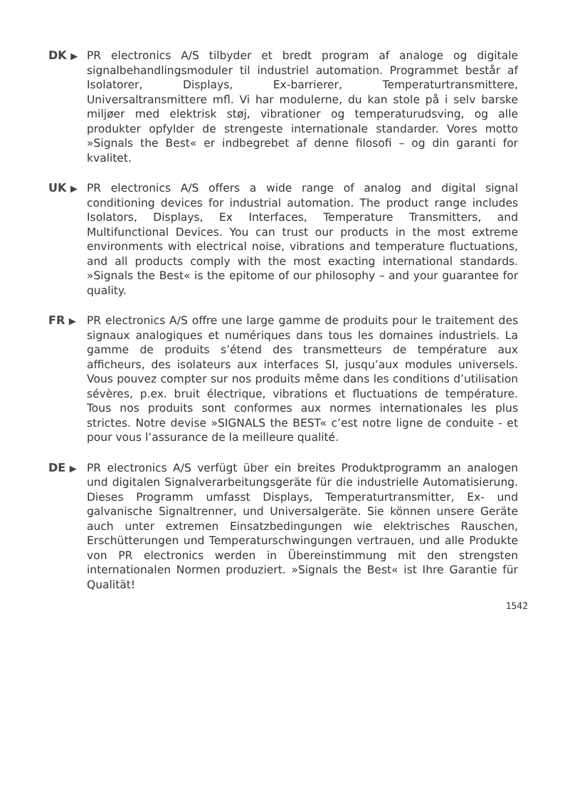DK ▶
PR electronics A/S tilbyder et bredt program af analoge og digitale signalbehandlingsmoduler til industriel automation. Programmet består af Isolatorer, Displays, Ex-barrierer, Temperaturtransmittere, Universaltransmittere mfl. Vi har modulerne, du kan stole på i selv barske miljøer med elektrisk støj, vibrationer og temperaturudsving, og alle produkter opfylder de strengeste internationale standarder. Vores motto »Signals the Best« er indbegrebet af denne filosofi – og din garanti for kvalitet.
UK ▶
PR electronics A/S offers a wide range of analog and digital signal conditioning devices for industrial automation. The product range includes Isolators, Displays, Ex Interfaces, Temperature Transmitters, and Multifunctional Devices. You can trust our products in the most extreme environments with electrical noise, vibrations and temperature fluctuations, and all products comply with the most exacting international standards. »Signals the Best« is the epitome of our philosophy – and your guarantee for quality.
FR ▶
PR electronics A/S offre une large gamme de produits pour le traitement des signaux analogiques et numériques dans tous les domaines industriels. La gamme de produits s’étend des transmetteurs de température aux afficheurs, des isolateurs aux interfaces SI, jusqu’aux modules universels. Vous pouvez compter sur nos produits même dans les conditions d’utilisation sévères, p.ex. bruit électrique, vibrations et fluctuations de température. Tous nos produits sont conformes aux normes internationales les plus strictes. Notre devise »SIGNALS the BEST« c’est notre ligne de conduite - et pour vous l’assurance de la meilleure qualité.
DE ▶
PR electronics A/S verfügt über ein breites Produktprogramm an analogen und digitalen Signalverarbeitungsgeräte für die industrielle Automatisierung. Dieses Programm umfasst Displays, Temperaturtransmitter, Ex- und galvanische Signaltrenner, und Universalgeräte. Sie können unsere Geräte auch unter extremen Einsatzbedingungen wie elektrisches Rauschen, Erschütterungen und Temperaturschwingungen vertrauen, und alle Produkte von PR electronics werden in Übereinstimmung mit den strengsten internationalen Normen produziert. »Signals the Best« ist Ihre Garantie für Qualität!
1542